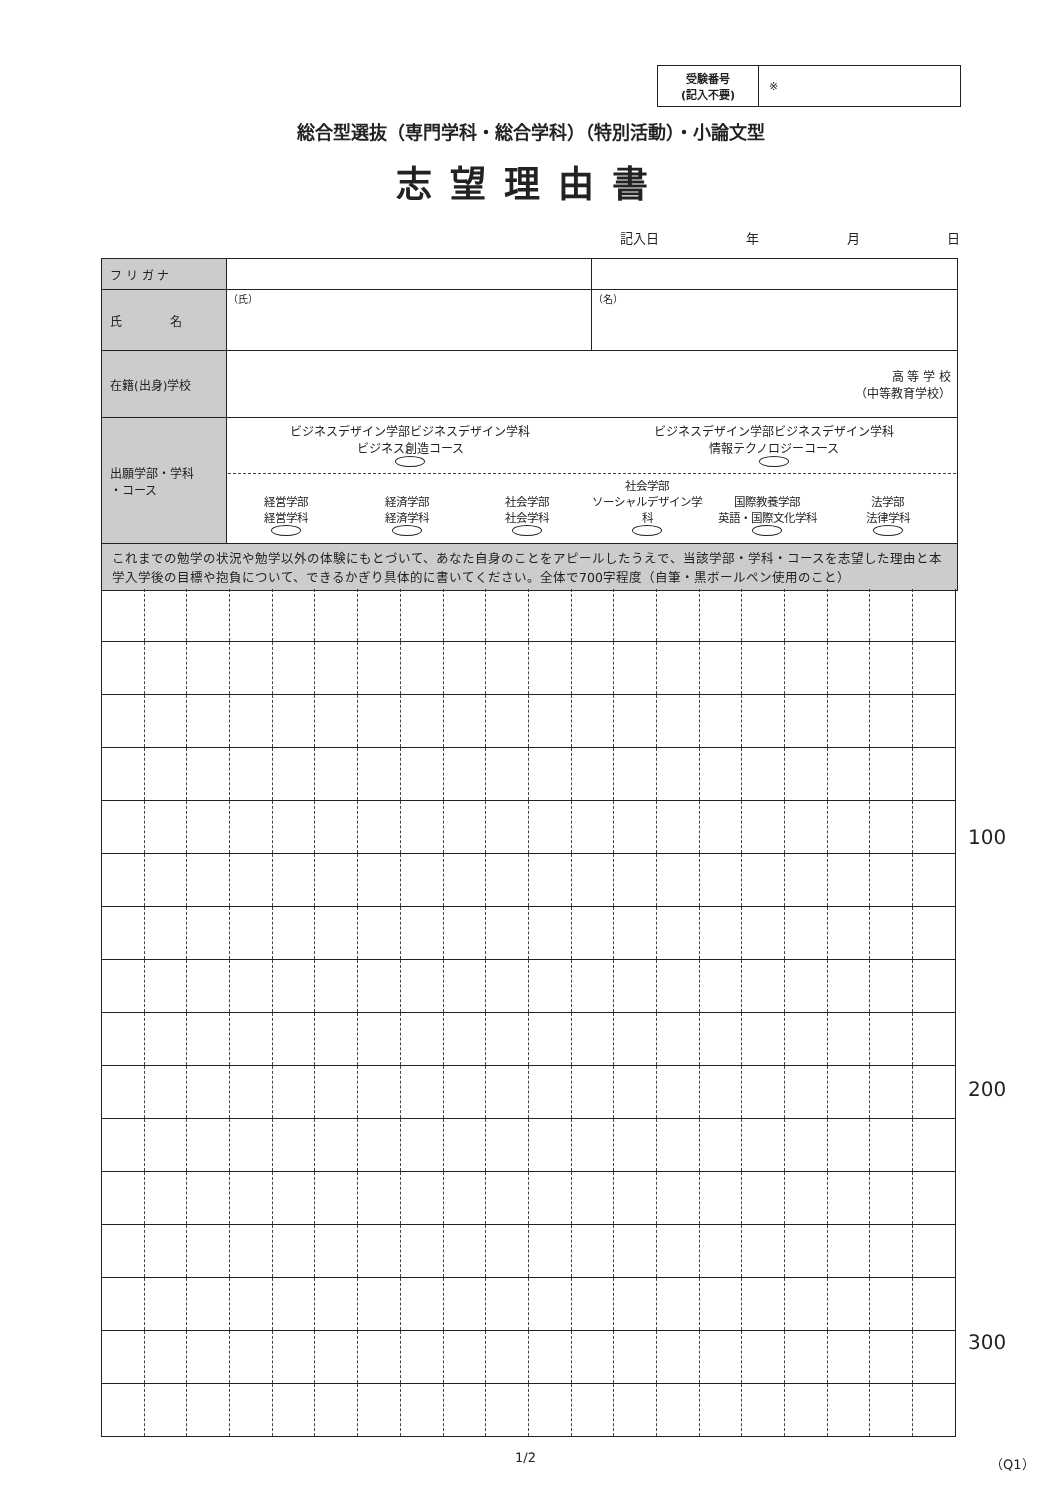受験番号
(記入不要)
※
総合型選抜（専門学科・総合学科）（特別活動）・小論文型
志望理由書
記入日 年 月 日
| フ リ ガ ナ | | |
| 氏 名 | （氏） | （名） |
| 在籍(出身)学校 | 高 等 学 校 （中等教育学校） | |
| 出願学部・学科 ・コース | ビジネスデザイン学部ビジネスデザイン学科 ビジネス創造コース ビジネスデザイン学部ビジネスデザイン学科 情報テクノロジーコース 経営学部 経営学科 経済学部 経済学科 社会学部 社会学科 社会学部 ソーシャルデザイン学科 国際教養学部 英語・国際文化学科 法学部 法律学科 | |
| これまでの勉学の状況や勉学以外の体験にもとづいて、あなた自身のことをアピールしたうえで、当該学部・学科・コースを志望した理由と本学入学後の目標や抱負について、できるかぎり具体的に書いてください。全体で700字程度（自筆・黒ボールペン使用のこと） | | |
100
200
300
1/2 （Q1）